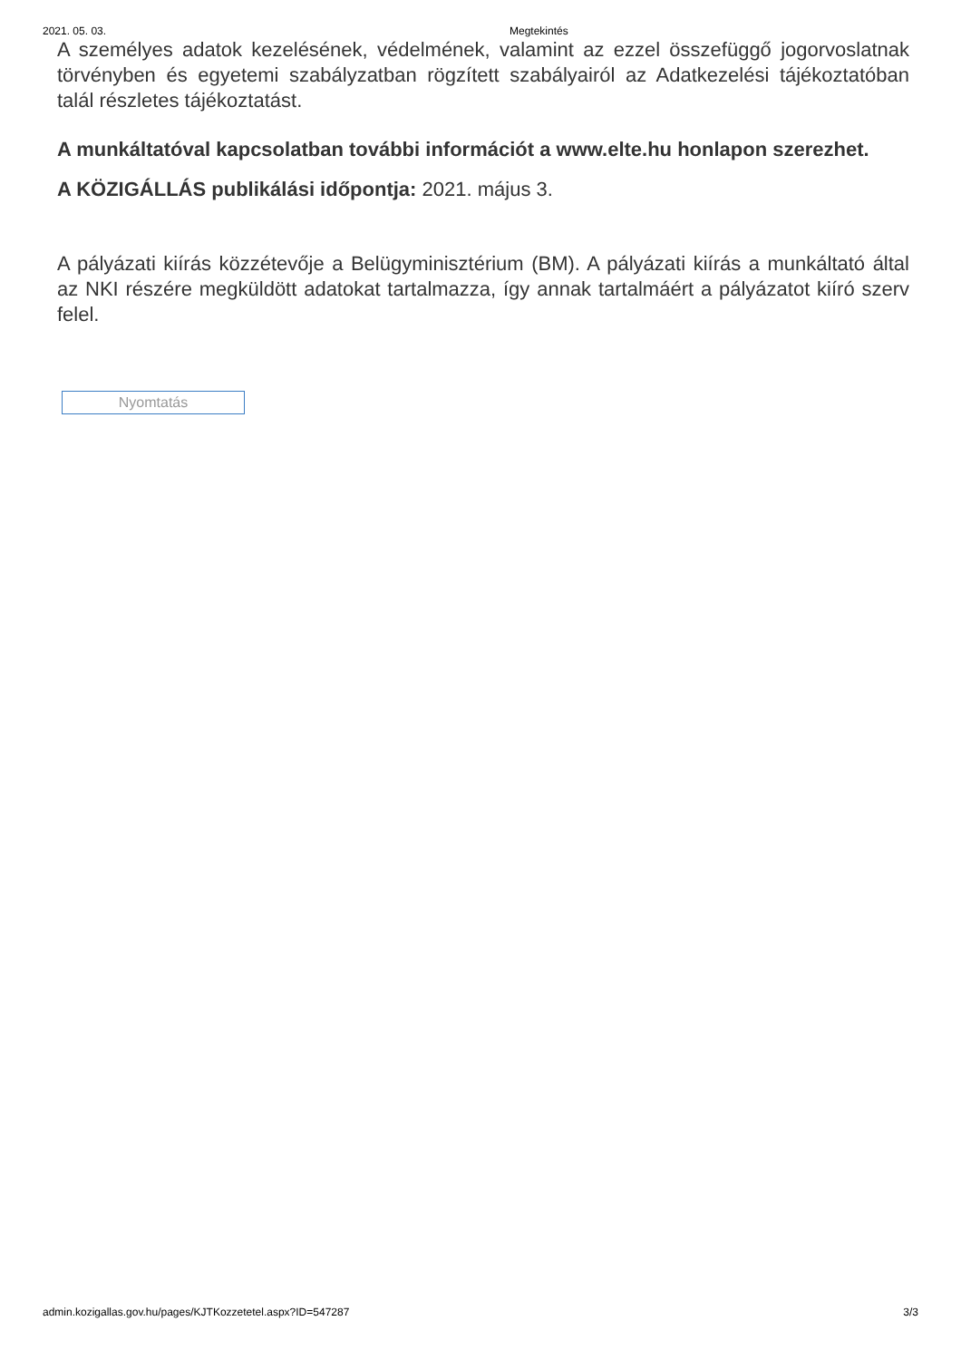2021. 05. 03. Megtekintés
A személyes adatok kezelésének, védelmének, valamint az ezzel összefüggő jogorvoslatnak törvényben és egyetemi szabályzatban rögzített szabályairól az Adatkezelési tájékoztatóban talál részletes tájékoztatást.
A munkáltatóval kapcsolatban további információt a www.elte.hu honlapon szerezhet.
A KÖZIGÁLLÁS publikálási időpontja: 2021. május 3.
A pályázati kiírás közzétevője a Belügyminisztérium (BM). A pályázati kiírás a munkáltató által az NKI részére megküldött adatokat tartalmazza, így annak tartalmáért a pályázatot kiíró szerv felel.
Nyomtatás
admin.kozigallas.gov.hu/pages/KJTKozzetetel.aspx?ID=547287 3/3